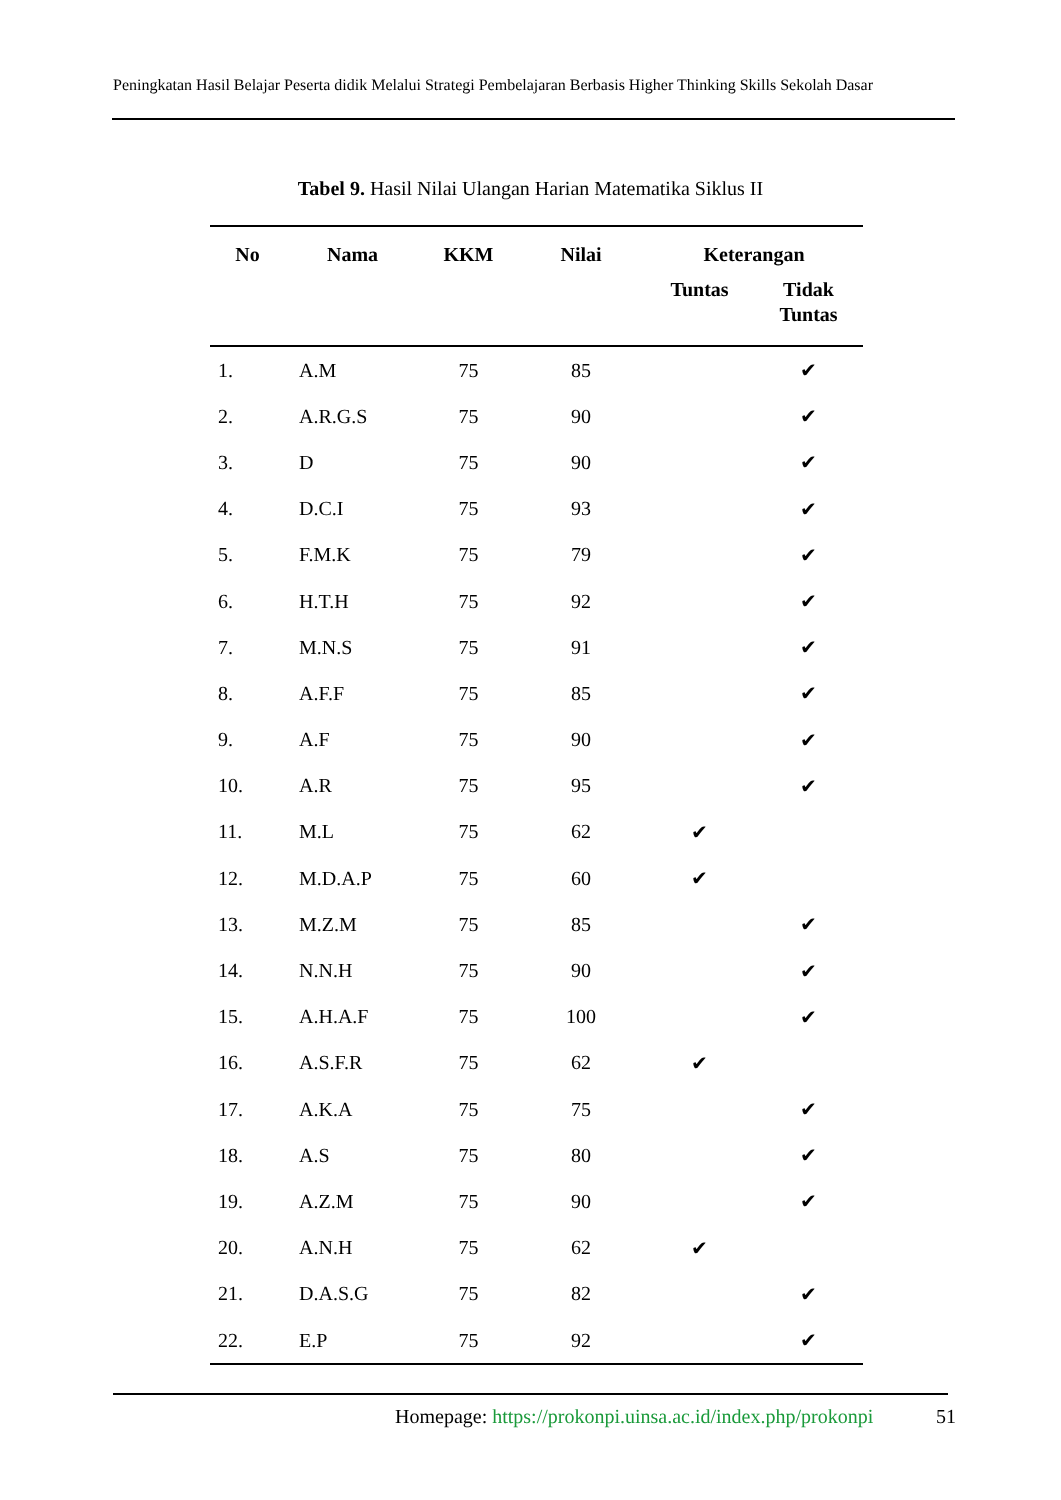Peningkatan Hasil Belajar Peserta didik Melalui Strategi Pembelajaran Berbasis Higher Thinking Skills Sekolah Dasar
Tabel 9. Hasil Nilai Ulangan Harian Matematika Siklus II
| No | Nama | KKM | Nilai | Keterangan | |
| --- | --- | --- | --- | --- | --- |
| | | | | Tuntas | Tidak Tuntas |
| 1. | A.M | 75 | 85 | | ✔ |
| 2. | A.R.G.S | 75 | 90 | | ✔ |
| 3. | D | 75 | 90 | | ✔ |
| 4. | D.C.I | 75 | 93 | | ✔ |
| 5. | F.M.K | 75 | 79 | | ✔ |
| 6. | H.T.H | 75 | 92 | | ✔ |
| 7. | M.N.S | 75 | 91 | | ✔ |
| 8. | A.F.F | 75 | 85 | | ✔ |
| 9. | A.F | 75 | 90 | | ✔ |
| 10. | A.R | 75 | 95 | | ✔ |
| 11. | M.L | 75 | 62 | ✔ | |
| 12. | M.D.A.P | 75 | 60 | ✔ | |
| 13. | M.Z.M | 75 | 85 | | ✔ |
| 14. | N.N.H | 75 | 90 | | ✔ |
| 15. | A.H.A.F | 75 | 100 | | ✔ |
| 16. | A.S.F.R | 75 | 62 | ✔ | |
| 17. | A.K.A | 75 | 75 | | ✔ |
| 18. | A.S | 75 | 80 | | ✔ |
| 19. | A.Z.M | 75 | 90 | | ✔ |
| 20. | A.N.H | 75 | 62 | ✔ | |
| 21. | D.A.S.G | 75 | 82 | | ✔ |
| 22. | E.P | 75 | 92 | | ✔ |
Homepage: https://prokonpi.uinsa.ac.id/index.php/prokonpi
51